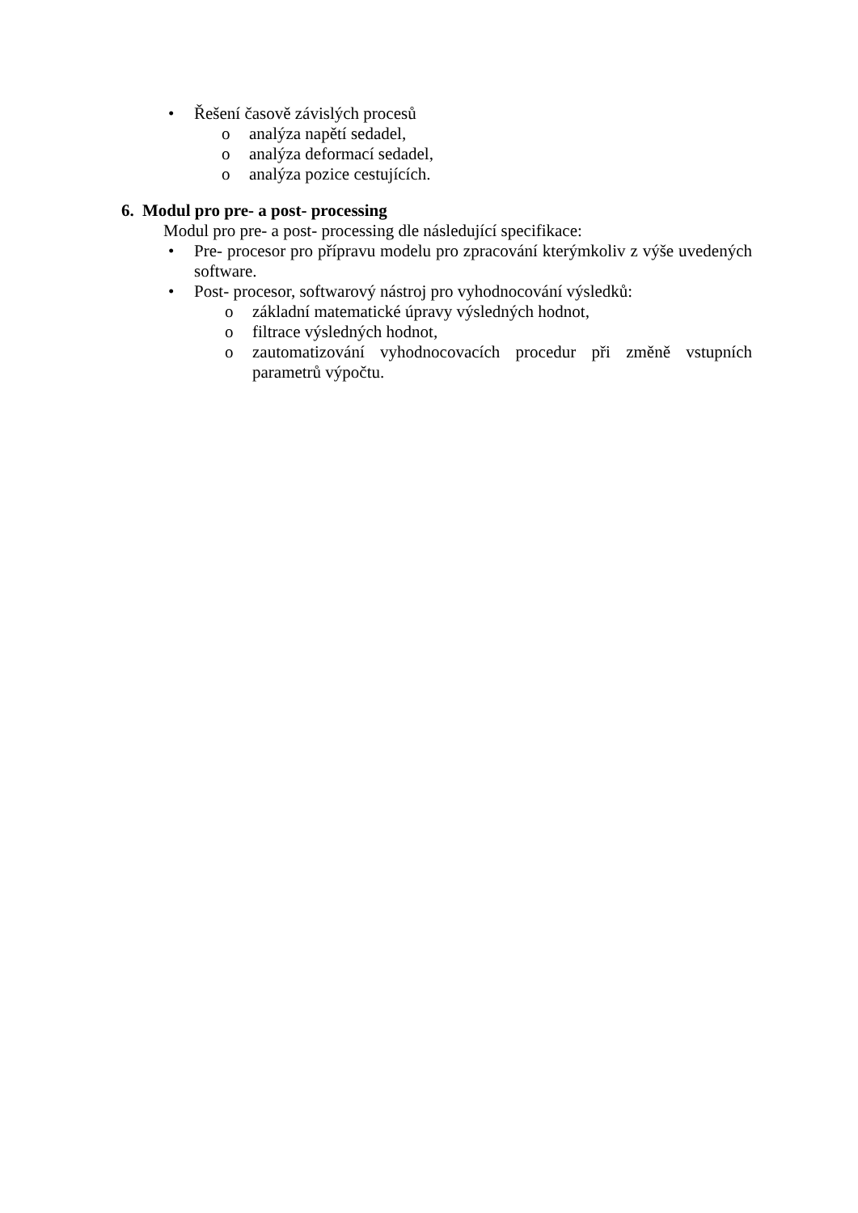• Řešení časově závislých procesů
o analýza napětí sedadel,
o analýza deformací sedadel,
o analýza pozice cestujících.
6. Modul pro pre- a post- processing
Modul pro pre- a post- processing dle následující specifikace:
• Pre- procesor pro přípravu modelu pro zpracování kterýmkoliv z výše uvedených software.
• Post- procesor, softwarový nástroj pro vyhodnocování výsledků:
o základní matematické úpravy výsledných hodnot,
o filtrace výsledných hodnot,
o zautomatizování vyhodnocovacích procedur při změně vstupních parametrů výpočtu.